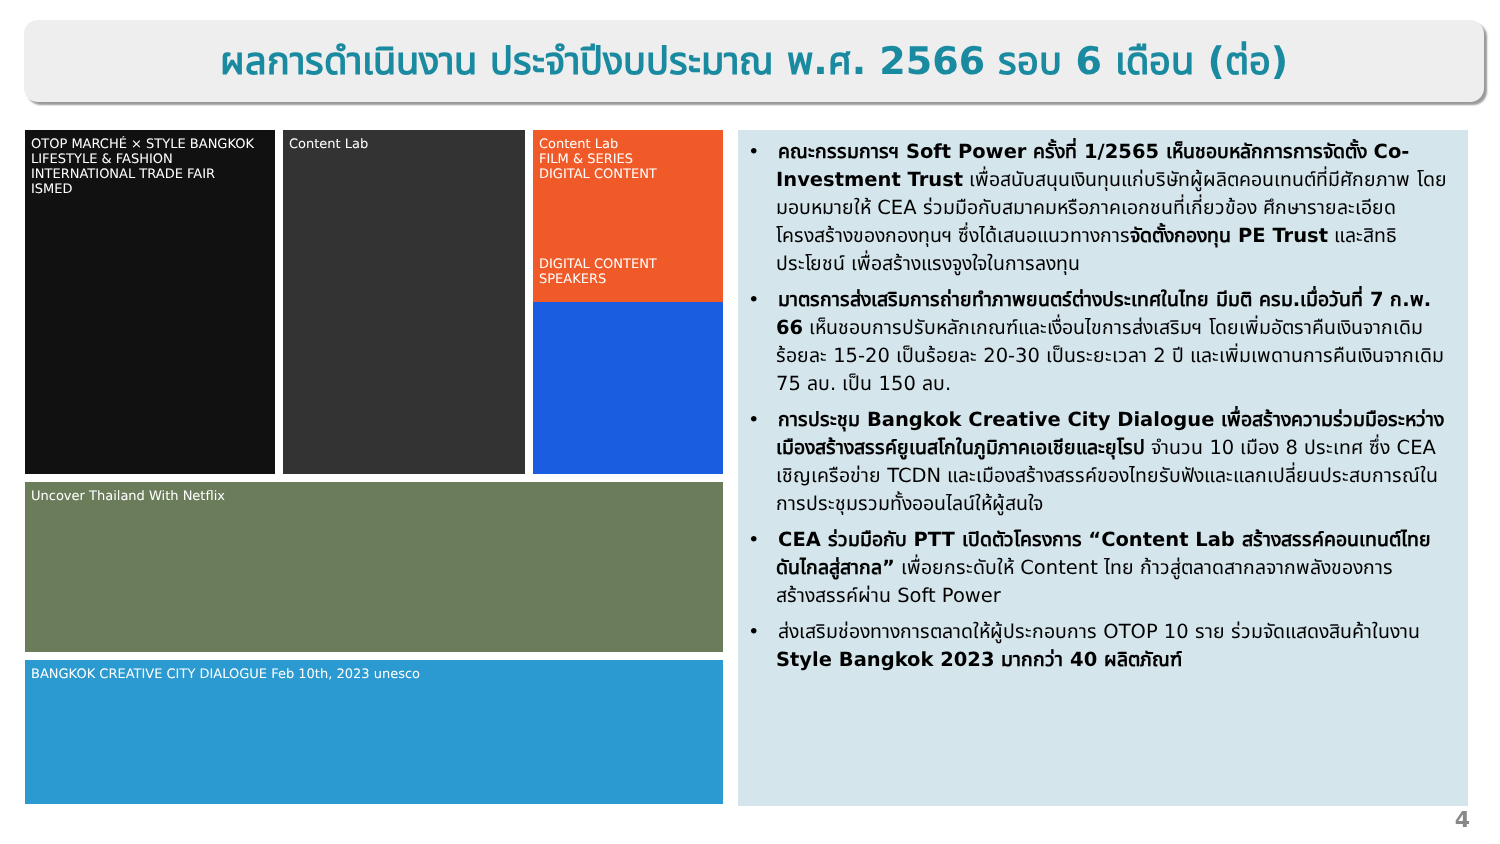ผลการดำเนินงาน ประจำปีงบประมาณ พ.ศ. 2566 รอบ 6 เดือน (ต่อ)
OTOP MARCHÉ × STYLE BANGKOK
LIFESTYLE & FASHION INTERNATIONAL TRADE FAIR
ISMED
Content Lab
Content Lab
FILM & SERIES
DIGITAL CONTENT
DIGITAL CONTENT SPEAKERS
Uncover Thailand With Netflix
BANGKOK CREATIVE CITY DIALOGUE Feb 10th, 2023 unesco
• คณะกรรมการฯ Soft Power ครั้งที่ 1/2565 เห็นชอบหลักการการจัดตั้ง Co-Investment Trust เพื่อสนับสนุนเงินทุนแก่บริษัทผู้ผลิตคอนเทนต์ที่มีศักยภาพ โดยมอบหมายให้ CEA ร่วมมือกับสมาคมหรือภาคเอกชนที่เกี่ยวข้อง ศึกษารายละเอียดโครงสร้างของกองทุนฯ ซึ่งได้เสนอแนวทางการจัดตั้งกองทุน PE Trust และสิทธิประโยชน์ เพื่อสร้างแรงจูงใจในการลงทุน
• มาตรการส่งเสริมการถ่ายทำภาพยนตร์ต่างประเทศในไทย มีมติ ครม.เมื่อวันที่ 7 ก.พ. 66 เห็นชอบการปรับหลักเกณฑ์และเงื่อนไขการส่งเสริมฯ โดยเพิ่มอัตราคืนเงินจากเดิมร้อยละ 15-20 เป็นร้อยละ 20-30 เป็นระยะเวลา 2 ปี และเพิ่มเพดานการคืนเงินจากเดิม 75 ลบ. เป็น 150 ลบ.
• การประชุม Bangkok Creative City Dialogue เพื่อสร้างความร่วมมือระหว่างเมืองสร้างสรรค์ยูเนสโกในภูมิภาคเอเชียและยุโรป จำนวน 10 เมือง 8 ประเทศ ซึ่ง CEA เชิญเครือข่าย TCDN และเมืองสร้างสรรค์ของไทยรับฟังและแลกเปลี่ยนประสบการณ์ในการประชุมรวมทั้งออนไลน์ให้ผู้สนใจ
• CEA ร่วมมือกับ PTT เปิดตัวโครงการ “Content Lab สร้างสรรค์คอนเทนต์ไทยดันไกลสู่สากล” เพื่อยกระดับให้ Content ไทย ก้าวสู่ตลาดสากลจากพลังของการสร้างสรรค์ผ่าน Soft Power
• ส่งเสริมช่องทางการตลาดให้ผู้ประกอบการ OTOP 10 ราย ร่วมจัดแสดงสินค้าในงาน Style Bangkok 2023 มากกว่า 40 ผลิตภัณฑ์
4